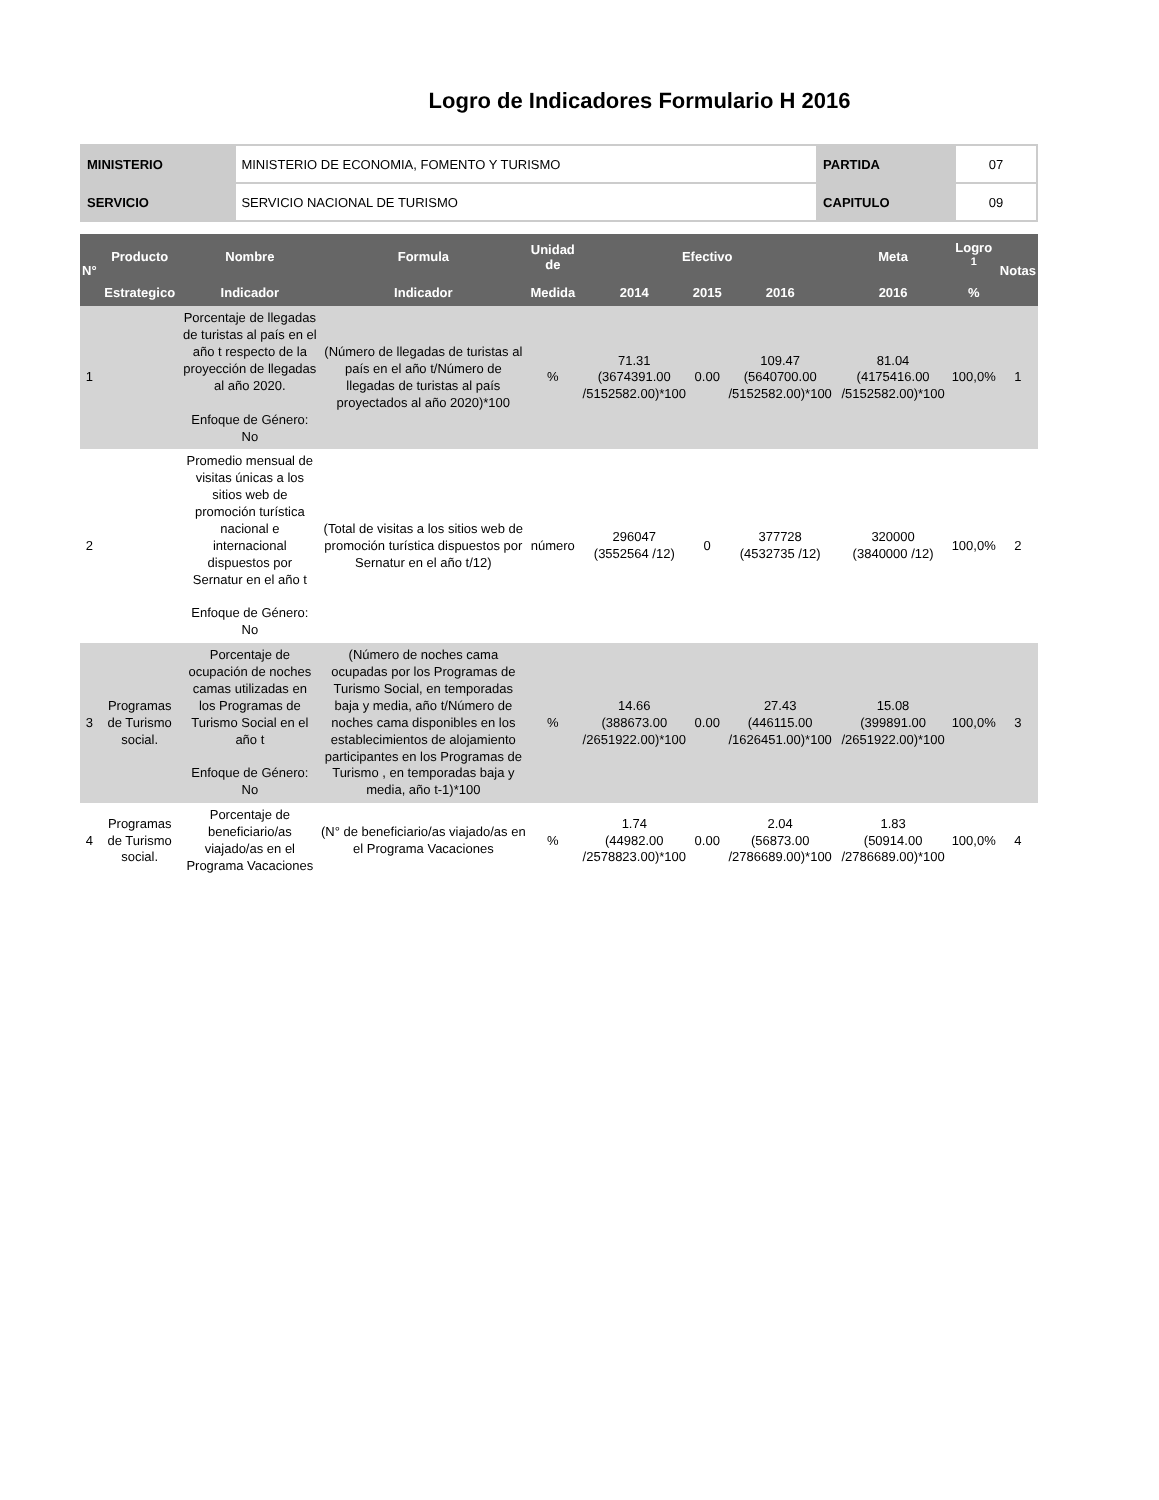Logro de Indicadores Formulario H 2016
| MINISTERIO | MINISTERIO DE ECONOMIA, FOMENTO Y TURISMO | PARTIDA | 07 |
| SERVICIO | SERVICIO NACIONAL DE TURISMO | CAPITULO | 09 |
| N° | Producto | Nombre | Formula | Unidad de | Efectivo | | | Meta | Logro <sup>1</sup> | Notas |
| --- | --- | --- | --- | --- | --- | --- | --- | --- | --- | --- |
| | Estrategico | Indicador | Indicador | Medida | 2014 | 2015 | 2016 | 2016 | % | |
| 1 | | Porcentaje de llegadas de turistas al país en el año t respecto de la proyección de llegadas al año 2020. Enfoque de Género: No | (Número de llegadas de turistas al país en el año t/Número de llegadas de turistas al país proyectados al año 2020)*100 | % | 71.31 (3674391.00 /5152582.00)*100 | 0.00 | 109.47 (5640700.00 /5152582.00)*100 | 81.04 (4175416.00 /5152582.00)*100 | 100,0% | 1 |
| 2 | | Promedio mensual de visitas únicas a los sitios web de promoción turística nacional e internacional dispuestos por Sernatur en el año t Enfoque de Género: No | (Total de visitas a los sitios web de promoción turística dispuestos por Sernatur en el año t/12) | número | 296047 (3552564 /12) | 0 | 377728 (4532735 /12) | 320000 (3840000 /12) | 100,0% | 2 |
| 3 | Programas de Turismo social. | Porcentaje de ocupación de noches camas utilizadas en los Programas de Turismo Social en el año t Enfoque de Género: No | (Número de noches cama ocupadas por los Programas de Turismo Social, en temporadas baja y media, año t/Número de noches cama disponibles en los establecimientos de alojamiento participantes en los Programas de Turismo , en temporadas baja y media, año t-1)*100 | % | 14.66 (388673.00 /2651922.00)*100 | 0.00 | 27.43 (446115.00 /1626451.00)*100 | 15.08 (399891.00 /2651922.00)*100 | 100,0% | 3 |
| 4 | Programas de Turismo social. | Porcentaje de beneficiario/as viajado/as en el Programa Vacaciones | (N° de beneficiario/as viajado/as en el Programa Vacaciones | % | 1.74 (44982.00 /2578823.00)*100 | 0.00 | 2.04 (56873.00 /2786689.00)*100 | 1.83 (50914.00 /2786689.00)*100 | 100,0% | 4 |